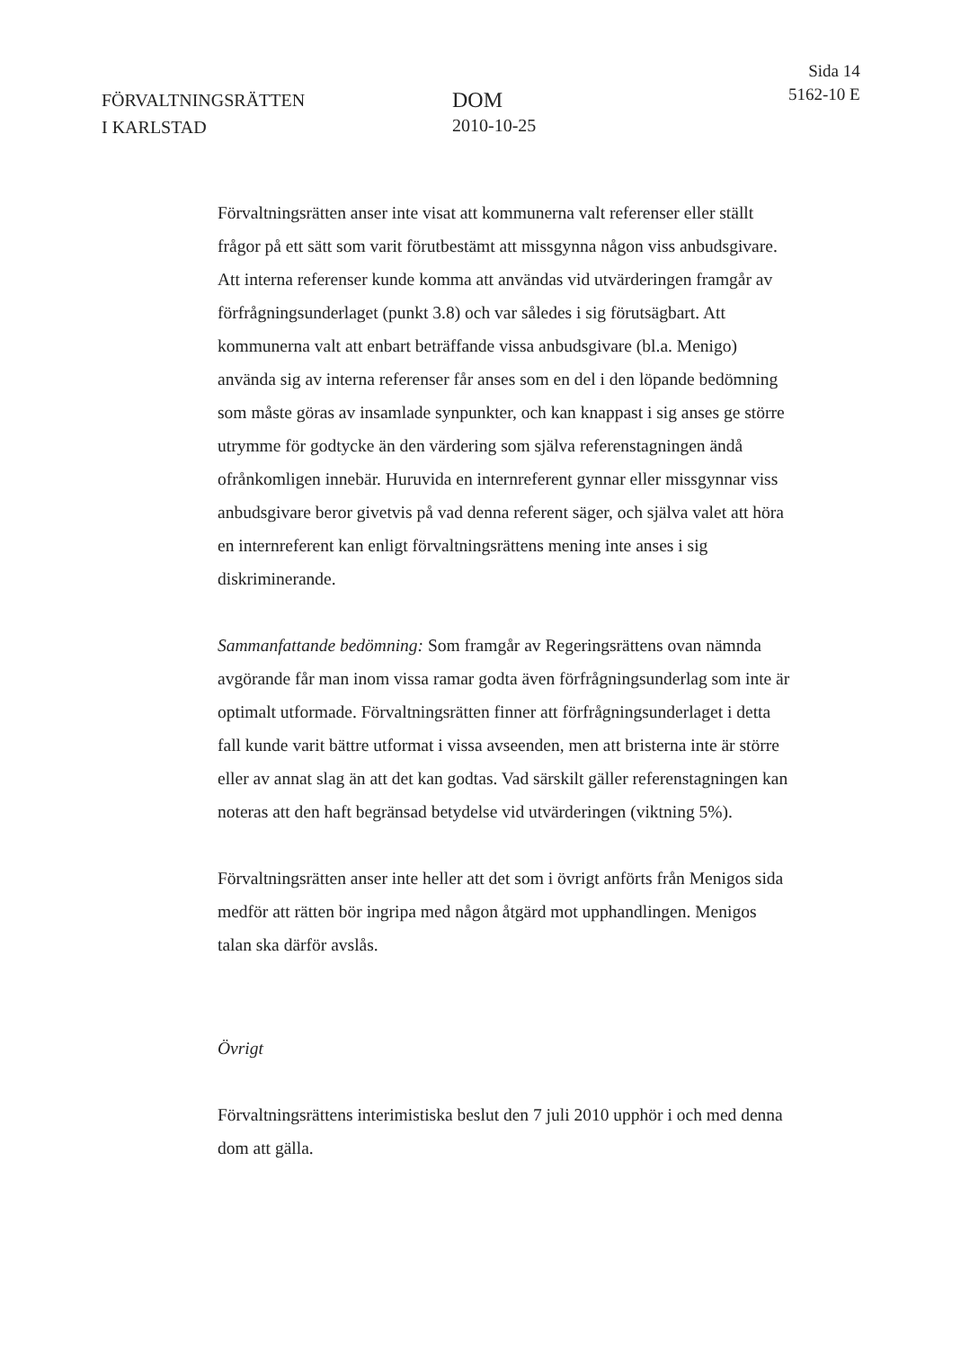FÖRVALTNINGSRÄTTEN
I KARLSTAD
DOM
2010-10-25
Sida 14
5162-10 E
Förvaltningsrätten anser inte visat att kommunerna valt referenser eller ställt frågor på ett sätt som varit förutbestämt att missgynna någon viss anbudsgivare. Att interna referenser kunde komma att användas vid utvärderingen framgår av förfrågningsunderlaget (punkt 3.8) och var således i sig förutsägbart. Att kommunerna valt att enbart beträffande vissa anbudsgivare (bl.a. Menigo) använda sig av interna referenser får anses som en del i den löpande bedömning som måste göras av insamlade synpunkter, och kan knappast i sig anses ge större utrymme för godtycke än den värdering som själva referenstagningen ändå ofrånkomligen innebär. Huruvida en internreferent gynnar eller missgynnar viss anbudsgivare beror givetvis på vad denna referent säger, och själva valet att höra en internreferent kan enligt förvaltningsrättens mening inte anses i sig diskriminerande.
Sammanfattande bedömning: Som framgår av Regeringsrättens ovan nämnda avgörande får man inom vissa ramar godta även förfrågningsunderlag som inte är optimalt utformade. Förvaltningsrätten finner att förfrågningsunderlaget i detta fall kunde varit bättre utformat i vissa avseenden, men att bristerna inte är större eller av annat slag än att det kan godtas. Vad särskilt gäller referenstagningen kan noteras att den haft begränsad betydelse vid utvärderingen (viktning 5%).
Förvaltningsrätten anser inte heller att det som i övrigt anförts från Menigos sida medför att rätten bör ingripa med någon åtgärd mot upphandlingen. Menigos talan ska därför avslås.
Övrigt
Förvaltningsrättens interimistiska beslut den 7 juli 2010 upphör i och med denna dom att gälla.